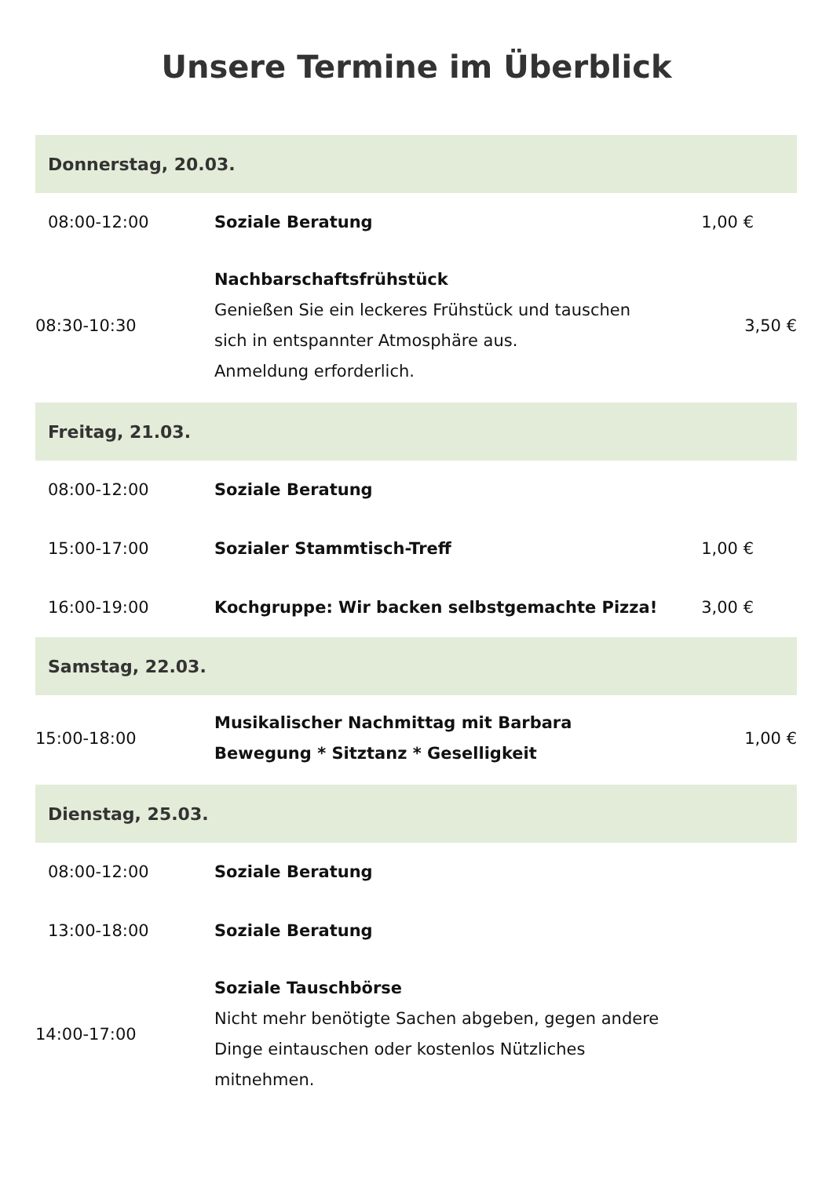Unsere Termine im Überblick
| Donnerstag, 20.03. | | |
| --- | --- | --- |
| 08:00-12:00 | Soziale Beratung | 1,00 € |
| 08:30-10:30 | Nachbarschaftsfrühstück Genießen Sie ein leckeres Frühstück und tauschen sich in entspannter Atmosphäre aus. Anmeldung erforderlich. | 3,50 € |
| Freitag, 21.03. | | |
| 08:00-12:00 | Soziale Beratung | |
| 15:00-17:00 | Sozialer Stammtisch-Treff | 1,00 € |
| 16:00-19:00 | Kochgruppe: Wir backen selbstgemachte Pizza! | 3,00 € |
| Samstag, 22.03. | | |
| 15:00-18:00 | Musikalischer Nachmittag mit Barbara Bewegung * Sitztanz * Geselligkeit | 1,00 € |
| Dienstag, 25.03. | | |
| 08:00-12:00 | Soziale Beratung | |
| 13:00-18:00 | Soziale Beratung | |
| 14:00-17:00 | Soziale Tauschbörse Nicht mehr benötigte Sachen abgeben, gegen andere Dinge eintauschen oder kostenlos Nützliches mitnehmen. | |